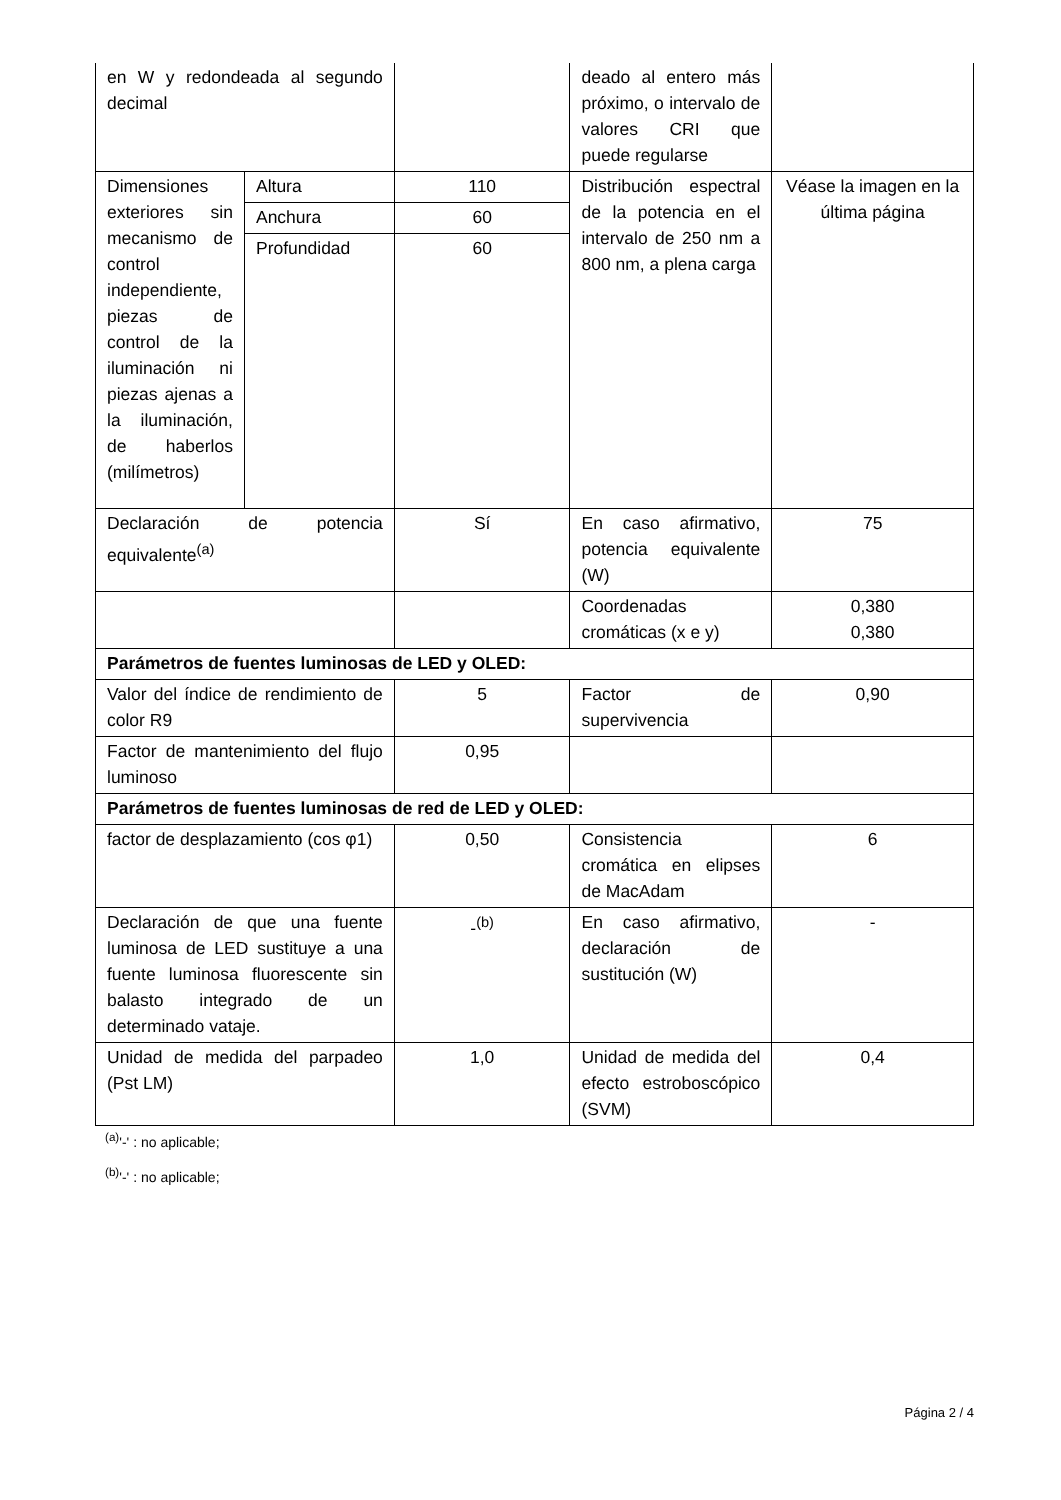| en W y redondeada al segundo decimal | | | deado al entero más próximo, o intervalo de valores CRI que puede regularse | |
| Dimensiones exteriores sin mecanismo de control independiente, piezas de control de la iluminación ni piezas ajenas a la iluminación, de haberlos (milímetros) | Altura | 110 | Distribución espectral de la potencia en el intervalo de 250 nm a 800 nm, a plena carga | Véase la imagen en la última página |
| | Anchura | 60 | | |
| | Profundidad | 60 | | |
| Declaración de potencia equivalente<sup>(a)</sup> | | Sí | En caso afirmativo, potencia equivalente (W) | 75 |
| | | | Coordenadas cromáticas (x e y) | 0,380 0,380 |
| Parámetros de fuentes luminosas de LED y OLED: | | | | |
| Valor del índice de rendimiento de color R9 | | 5 | Factor de supervivencia | 0,90 |
| Factor de mantenimiento del flujo luminoso | | 0,95 | | |
| Parámetros de fuentes luminosas de red de LED y OLED: | | | | |
| factor de desplazamiento (cos φ1) | | 0,50 | Consistencia cromática en elipses de MacAdam | 6 |
| Declaración de que una fuente luminosa de LED sustituye a una fuente luminosa fluorescente sin balasto integrado de un determinado vataje. | | -<sup>(b)</sup> | En caso afirmativo, declaración de sustitución (W) | - |
| Unidad de medida del parpadeo (Pst LM) | | 1,0 | Unidad de medida del efecto estroboscópico (SVM) | 0,4 |
<sup>(a)</sup> '-' : no aplicable;
<sup>(b)</sup> '-' : no aplicable;
Página 2 / 4